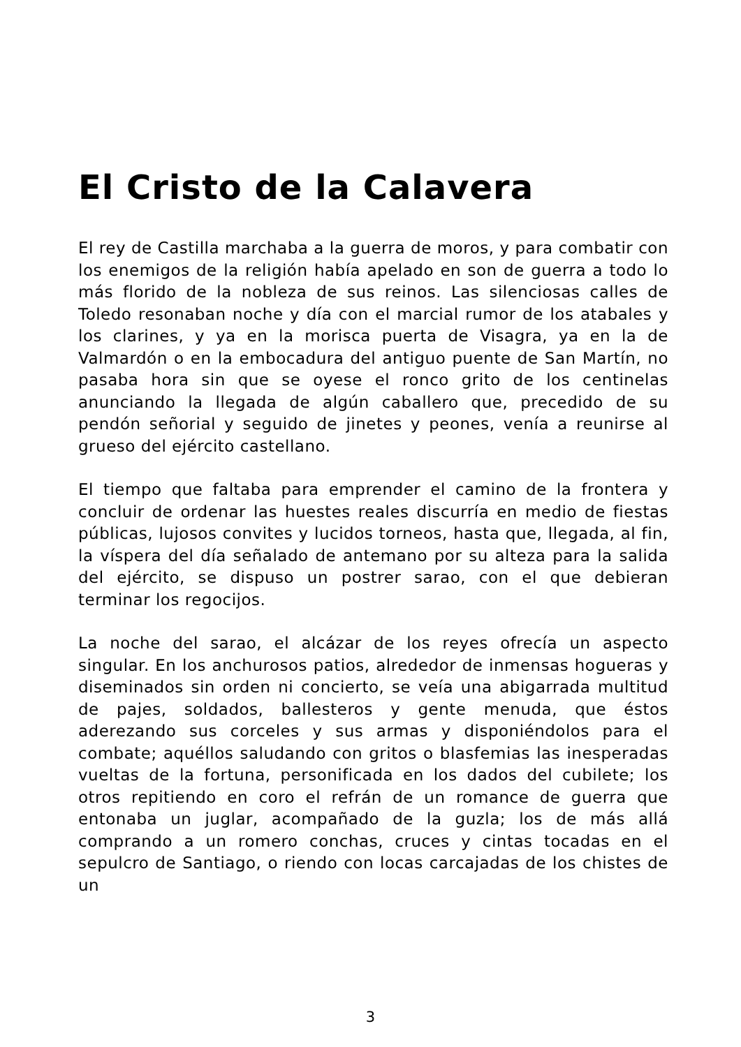El Cristo de la Calavera
El rey de Castilla marchaba a la guerra de moros, y para combatir con los enemigos de la religión había apelado en son de guerra a todo lo más florido de la nobleza de sus reinos. Las silenciosas calles de Toledo resonaban noche y día con el marcial rumor de los atabales y los clarines, y ya en la morisca puerta de Visagra, ya en la de Valmardón o en la embocadura del antiguo puente de San Martín, no pasaba hora sin que se oyese el ronco grito de los centinelas anunciando la llegada de algún caballero que, precedido de su pendón señorial y seguido de jinetes y peones, venía a reunirse al grueso del ejército castellano.
El tiempo que faltaba para emprender el camino de la frontera y concluir de ordenar las huestes reales discurría en medio de fiestas públicas, lujosos convites y lucidos torneos, hasta que, llegada, al fin, la víspera del día señalado de antemano por su alteza para la salida del ejército, se dispuso un postrer sarao, con el que debieran terminar los regocijos.
La noche del sarao, el alcázar de los reyes ofrecía un aspecto singular. En los anchurosos patios, alrededor de inmensas hogueras y diseminados sin orden ni concierto, se veía una abigarrada multitud de pajes, soldados, ballesteros y gente menuda, que éstos aderezando sus corceles y sus armas y disponiéndolos para el combate; aquéllos saludando con gritos o blasfemias las inesperadas vueltas de la fortuna, personificada en los dados del cubilete; los otros repitiendo en coro el refrán de un romance de guerra que entonaba un juglar, acompañado de la guzla; los de más allá comprando a un romero conchas, cruces y cintas tocadas en el sepulcro de Santiago, o riendo con locas carcajadas de los chistes de un
3